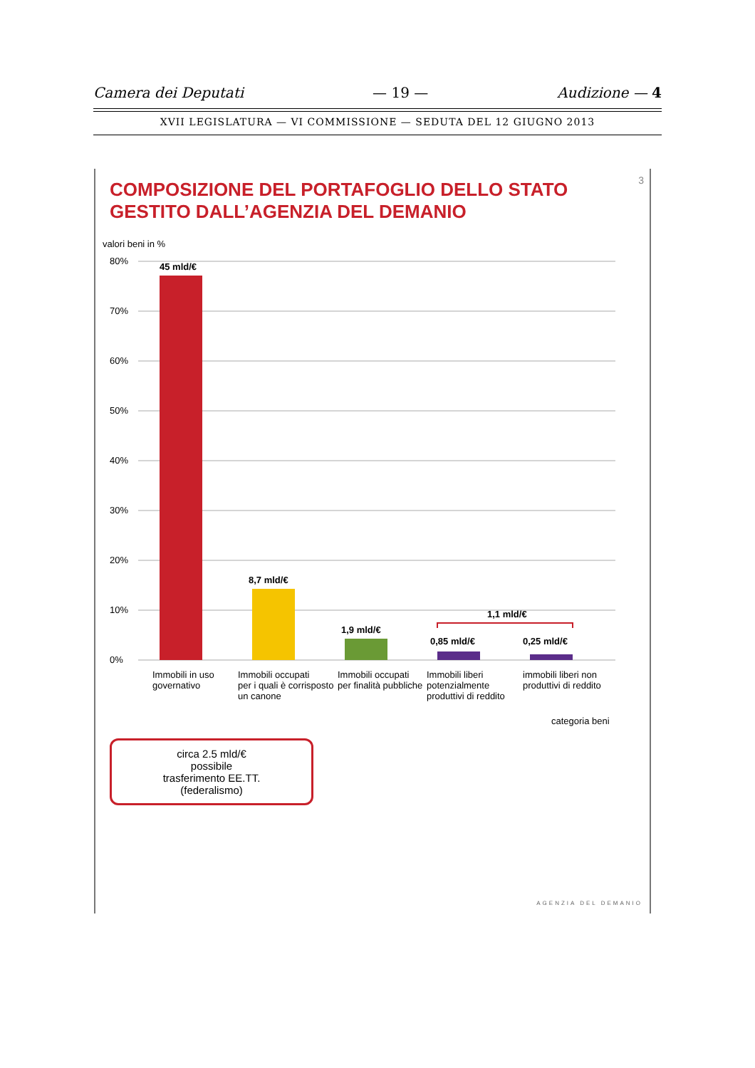Camera dei Deputati — 19 — Audizione — 4
XVII LEGISLATURA — VI COMMISSIONE — SEDUTA DEL 12 GIUGNO 2013
3
COMPOSIZIONE DEL PORTAFOGLIO DELLO STATO GESTITO DALL’AGENZIA DEL DEMANIO
valori beni in %
80%
70%
60%
50%
40%
30%
20%
10%
0%
45 mld/€
8,7 mld/€
1,9 mld/€
0,85 mld/€
0,25 mld/€
1,1 mld/€
Immobili in uso
governativo
Immobili occupati
per i quali è corrisposto
un canone
Immobili occupati
per finalità pubbliche
Immobili liberi
potenzialmente
produttivi di reddito
immobili liberi non
produttivi di reddito
categoria beni
circa 2.5 mld/€
possibile
trasferimento EE.TT.
(federalismo)
AGENZIA DEL DEMANIO